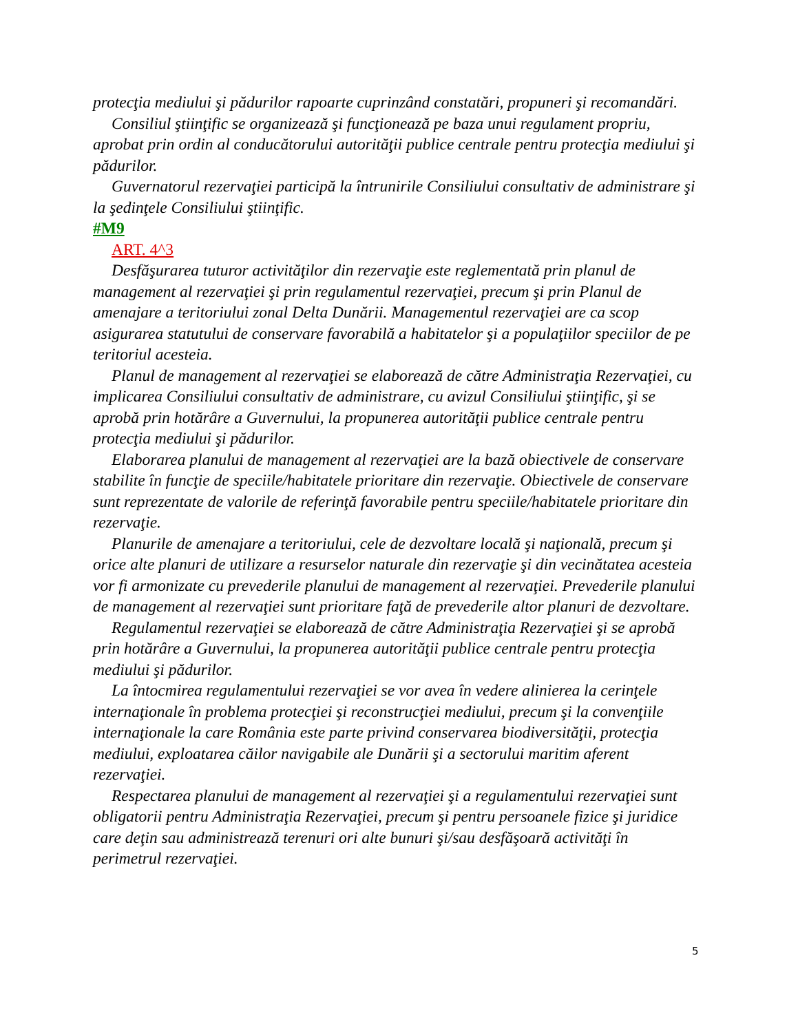protecţia mediului şi pădurilor rapoarte cuprinzând constatări, propuneri şi recomandări.
Consiliul ştiinţific se organizează şi funcţionează pe baza unui regulament propriu, aprobat prin ordin al conducătorului autorităţii publice centrale pentru protecţia mediului şi pădurilor.
Guvernatorul rezervaţiei participă la întrunirile Consiliului consultativ de administrare şi la şedinţele Consiliului ştiinţific.
#M9
ART. 4^3
Desfăşurarea tuturor activităţilor din rezervaţie este reglementată prin planul de management al rezervaţiei şi prin regulamentul rezervaţiei, precum şi prin Planul de amenajare a teritoriului zonal Delta Dunării. Managementul rezervaţiei are ca scop asigurarea statutului de conservare favorabilă a habitatelor şi a populaţiilor speciilor de pe teritoriul acesteia.
Planul de management al rezervaţiei se elaborează de către Administraţia Rezervaţiei, cu implicarea Consiliului consultativ de administrare, cu avizul Consiliului ştiinţific, şi se aprobă prin hotărâre a Guvernului, la propunerea autorităţii publice centrale pentru protecţia mediului şi pădurilor.
Elaborarea planului de management al rezervaţiei are la bază obiectivele de conservare stabilite în funcţie de speciile/habitatele prioritare din rezervaţie. Obiectivele de conservare sunt reprezentate de valorile de referinţă favorabile pentru speciile/habitatele prioritare din rezervaţie.
Planurile de amenajare a teritoriului, cele de dezvoltare locală şi naţională, precum şi orice alte planuri de utilizare a resurselor naturale din rezervaţie şi din vecinătatea acesteia vor fi armonizate cu prevederile planului de management al rezervaţiei. Prevederile planului de management al rezervaţiei sunt prioritare faţă de prevederile altor planuri de dezvoltare.
Regulamentul rezervaţiei se elaborează de către Administraţia Rezervaţiei şi se aprobă prin hotărâre a Guvernului, la propunerea autorităţii publice centrale pentru protecţia mediului şi pădurilor.
La întocmirea regulamentului rezervaţiei se vor avea în vedere alinierea la cerinţele internaţionale în problema protecţiei şi reconstrucţiei mediului, precum şi la convenţiile internaţionale la care România este parte privind conservarea biodiversităţii, protecţia mediului, exploatarea căilor navigabile ale Dunării şi a sectorului maritim aferent rezervaţiei.
Respectarea planului de management al rezervaţiei şi a regulamentului rezervaţiei sunt obligatorii pentru Administraţia Rezervaţiei, precum şi pentru persoanele fizice şi juridice care deţin sau administrează terenuri ori alte bunuri şi/sau desfăşoară activităţi în perimetrul rezervaţiei.
5